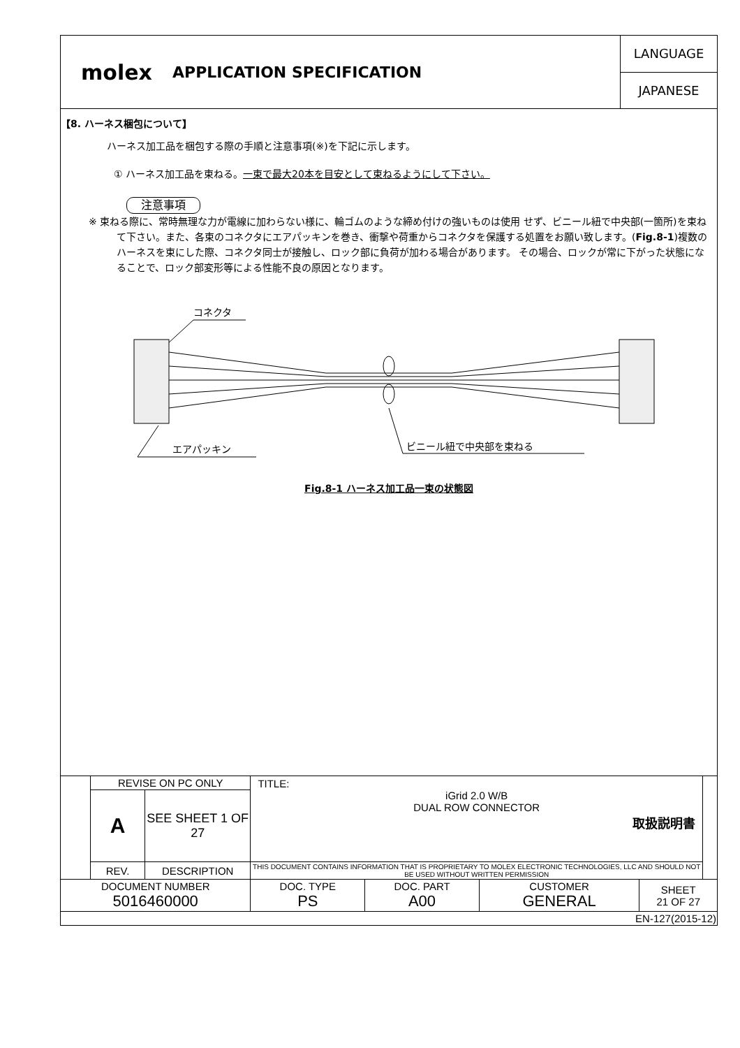molex
APPLICATION SPECIFICATION
LANGUAGE
JAPANESE
【8. ハーネス梱包について】
ハーネス加工品を梱包する際の手順と注意事項(※)を下記に示します。
① ハーネス加工品を束ねる。一束で最大20本を目安として束ねるようにして下さい。
注意事項
※ 束ねる際に、常時無理な力が電線に加わらない様に、輪ゴムのような締め付けの強いものは使用 せず、ビニール紐で中央部(一箇所)を束ねて下さい。また、各束のコネクタにエアパッキンを巻き、衝撃や荷重からコネクタを保護する処置をお願い致します。(Fig.8-1)複数のハーネスを束にした際、コネクタ同士が接触し、ロック部に負荷が加わる場合があります。 その場合、ロックが常に下がった状態になることで、ロック部変形等による性能不良の原因となります。
コネクタ
ビニール紐で中央部を束ねる
エアパッキン
Fig.8-1 ハーネス加工品一束の状態図
| | REVISE ON PC ONLY | | TITLE: iGrid 2.0 W/B DUAL ROW CONNECTOR 取扱説明書 | | | | |
| | A | SEE SHEET 1 OF 27 | | | | | |
| | REV. | DESCRIPTION | THIS DOCUMENT CONTAINS INFORMATION THAT IS PROPRIETARY TO MOLEX ELECTRONIC TECHNOLOGIES, LLC AND SHOULD NOT BE USED WITHOUT WRITTEN PERMISSION | | | | |
| DOCUMENT NUMBER 5016460000 | | | DOC. TYPE PS | DOC. PART A00 | CUSTOMER GENERAL | SHEET 21 OF 27 | |
| EN-127(2015-12) | | | | | | | |